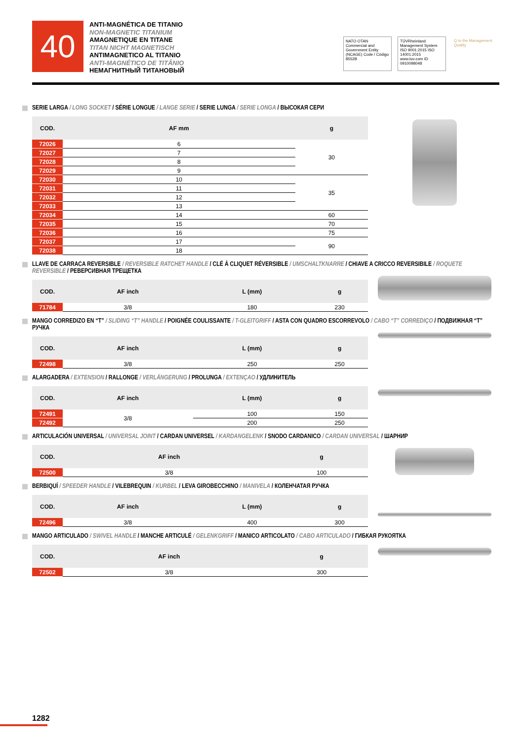40
ANTI-MAGNÉTICA DE TITANIO
NON-MAGNETIC TITANIUM
AMAGNETIQUE EN TITANE
TITAN NICHT MAGNETISCH
ANTIMAGNETICO AL TITANIO
ANTI-MAGNÉTICO DE TITÂNIO
НЕМАГНИТНЫЙ ТИТАНОВЫЙ
NATO OTAN
Commercial and Government Entity (NCAGE) Code / Código 8552B
TÜVRheinland Management System ISO 9001:2015 ISO 14001:2015 www.tuv.com ID 0910098048
Q to the Management Quality
SERIE LARGA / LONG SOCKET / SÉRIE LONGUE / LANGE SERIE / SERIE LUNGA / SERIE LONGA / ВЫСОКАЯ СЕРИ
| COD. | AF mm | g |
| --- | --- | --- |
| 72026 | 6 | 30 |
| 72027 | 7 | |
| 72028 | 8 | |
| 72029 | 9 | |
| 72030 | 10 | 35 |
| 72031 | 11 | |
| 72032 | 12 | |
| 72033 | 13 | |
| 72034 | 14 | 60 |
| 72035 | 15 | 70 |
| 72036 | 16 | 75 |
| 72037 | 17 | 90 |
| 72038 | 18 | |
LLAVE DE CARRACA REVERSIBLE / REVERSIBLE RATCHET HANDLE / CLÉ À CLIQUET RÉVERSIBLE / UMSCHALTKNARRE / CHIAVE A CRICCO REVERSIBILE / ROQUETE REVERSIBLE / РЕВЕРСИВНАЯ ТРЕЩЕТКА
| COD. | AF inch | L (mm) | g |
| --- | --- | --- | --- |
| 71784 | 3/8 | 180 | 230 |
MANGO CORREDIZO EN “T” / SLIDING “T” HANDLE / POIGNÉE COULISSANTE / T-GLEITGRIFF / ASTA CON QUADRO ESCORREVOLO / CABO “T” CORREDIÇO / ПОДВИЖНАЯ “T” РУЧКА
| COD. | AF inch | L (mm) | g |
| --- | --- | --- | --- |
| 72498 | 3/8 | 250 | 250 |
ALARGADERA / EXTENSION / RALLONGE / VERLÄNGERUNG / PROLUNGA / EXTENÇAO / УДЛИНИТЕЛЬ
| COD. | AF inch | L (mm) | g |
| --- | --- | --- | --- |
| 72491 | 3/8 | 100 | 150 |
| 72492 | | 200 | 250 |
ARTICULACIÓN UNIVERSAL / UNIVERSAL JOINT / CARDAN UNIVERSEL / KARDANGELENK / SNODO CARDANICO / CARDAN UNIVERSAL / ШАРНИР
| COD. | AF inch | g |
| --- | --- | --- |
| 72500 | 3/8 | 100 |
BERBIQUÍ / SPEEDER HANDLE / VILEBREQUIN / KURBEL / LEVA GIROBECCHINO / MANIVELA / КОЛЕНЧАТАЯ РУЧКА
| COD. | AF inch | L (mm) | g |
| --- | --- | --- | --- |
| 72496 | 3/8 | 400 | 300 |
MANGO ARTICULADO / SWIVEL HANDLE / MANCHE ARTICULÉ / GELENKGRIFF / MANICO ARTICOLATO / CABO ARTICULADO / ГИБКАЯ РУКОЯТКА
| COD. | AF inch | g |
| --- | --- | --- |
| 72502 | 3/8 | 300 |
1282